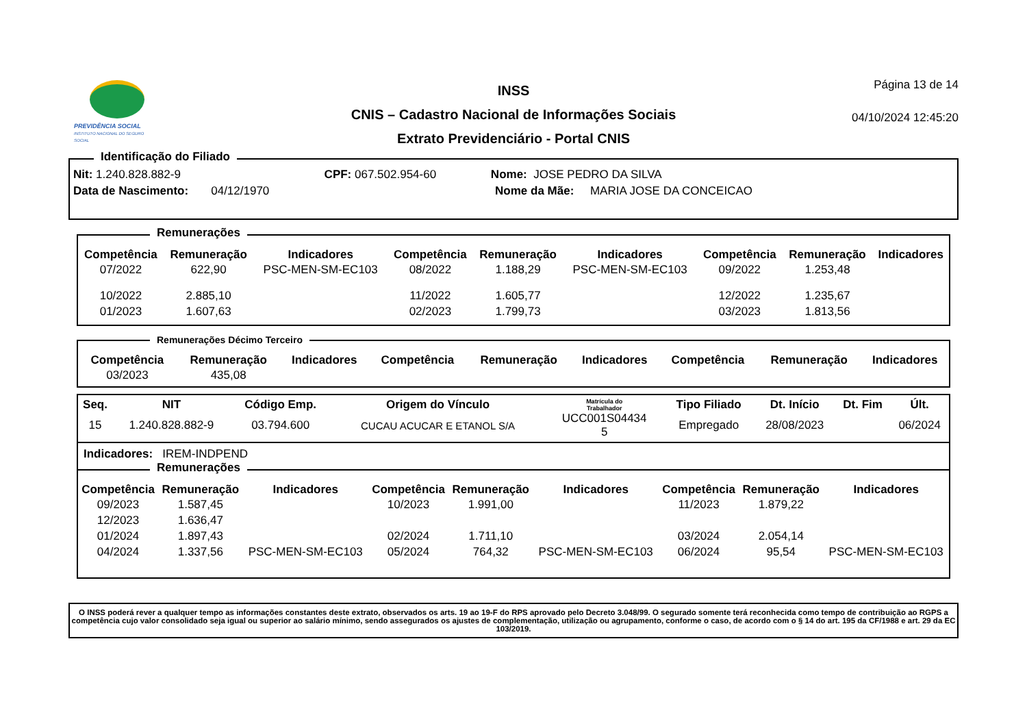PREVIDÊNCIA SOCIAL
INSTITUTO NACIONAL DO SEGURO SOCIAL
INSS
CNIS – Cadastro Nacional de Informações Sociais
Extrato Previdenciário - Portal CNIS
Página 13 de 14
04/10/2024 12:45:20
Identificação do Filiado
Nit: 1.240.828.882-9 CPF: 067.502.954-60 Nome: JOSE PEDRO DA SILVA
Data de Nascimento: 04/12/1970 Nome da Mãe: MARIA JOSE DA CONCEICAO
Remunerações
| Competência | Remuneração | Indicadores | Competência | Remuneração | Indicadores | Competência | Remuneração | Indicadores |
| --- | --- | --- | --- | --- | --- | --- | --- | --- |
| 07/2022 | 622,90 | PSC-MEN-SM-EC103 | 08/2022 | 1.188,29 | PSC-MEN-SM-EC103 | 09/2022 | 1.253,48 | |
| 10/2022 | 2.885,10 | | 11/2022 | 1.605,77 | | 12/2022 | 1.235,67 | |
| 01/2023 | 1.607,63 | | 02/2023 | 1.799,73 | | 03/2023 | 1.813,56 | |
Remunerações Décimo Terceiro
| Competência | Remuneração | Indicadores | Competência | Remuneração | Indicadores | Competência | Remuneração | Indicadores |
| --- | --- | --- | --- | --- | --- | --- | --- | --- |
| 03/2023 | 435,08 | | | | | | | |
| Seq. | NIT | Código Emp. | Origem do Vínculo | Matrícula do Trabalhador | Tipo Filiado | Dt. Início | Dt. Fim | Últ. |
| --- | --- | --- | --- | --- | --- | --- | --- | --- |
| 15 | 1.240.828.882-9 | 03.794.600 | CUCAU ACUCAR E ETANOL S/A | UCC001S04434 5 | Empregado | 28/08/2023 | | 06/2024 |
Indicadores: IREM-INDPEND
Remunerações
| Competência | Remuneração | Indicadores | Competência | Remuneração | Indicadores | Competência | Remuneração | Indicadores |
| --- | --- | --- | --- | --- | --- | --- | --- | --- |
| 09/2023 | 1.587,45 | | 10/2023 | 1.991,00 | | 11/2023 | 1.879,22 | |
| 12/2023 | 1.636,47 | | | | | | | |
| 01/2024 | 1.897,43 | | 02/2024 | 1.711,10 | | 03/2024 | 2.054,14 | |
| 04/2024 | 1.337,56 | PSC-MEN-SM-EC103 | 05/2024 | 764,32 | PSC-MEN-SM-EC103 | 06/2024 | 95,54 | PSC-MEN-SM-EC103 |
O INSS poderá rever a qualquer tempo as informações constantes deste extrato, observados os arts. 19 ao 19-F do RPS aprovado pelo Decreto 3.048/99. O segurado somente terá reconhecida como tempo de contribuição ao RGPS a competência cujo valor consolidado seja igual ou superior ao salário mínimo, sendo assegurados os ajustes de complementação, utilização ou agrupamento, conforme o caso, de acordo com o § 14 do art. 195 da CF/1988 e art. 29 da EC 103/2019.